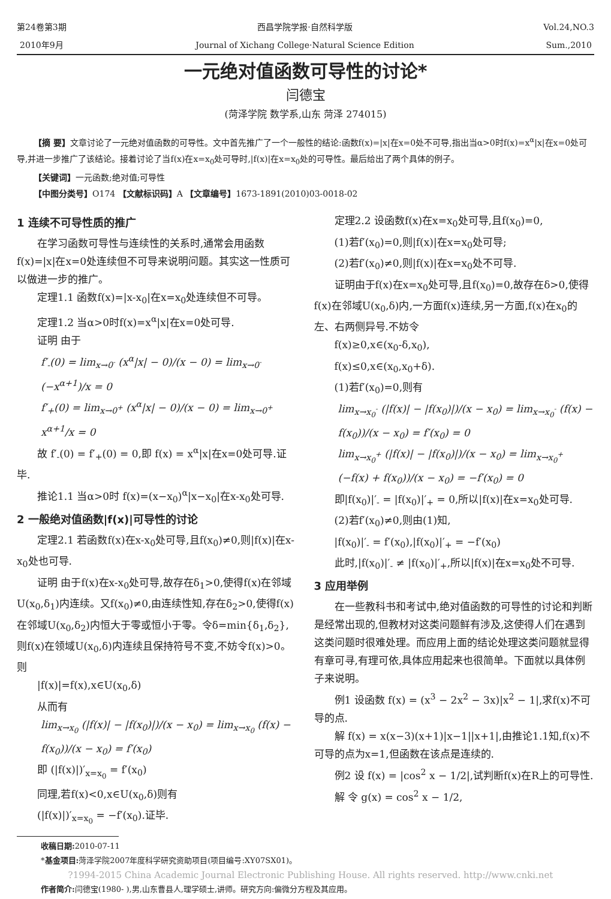第24卷第3期
2010年9月
西昌学院学报·自然科学版
Journal of Xichang College·Natural Science Edition
Vol.24,NO.3
Sum.,2010
一元绝对值函数可导性的讨论*
闫德宝
(菏泽学院 数学系,山东 菏泽 274015)
【摘 要】文章讨论了一元绝对值函数的可导性。文中首先推广了一个一般性的结论:函数f(x)=|x|在x=0处不可导,指出当α>0时f(x)=x<sup>α</sup>|x|在x=0处可导,并进一步推广了该结论。接着讨论了当f(x)在x=x<sub>0</sub>处可导时,|f(x)|在x=x<sub>0</sub>处的可导性。最后给出了两个具体的例子。
【关键词】一元函数;绝对值;可导性
【中图分类号】O174 【文献标识码】A 【文章编号】1673-1891(2010)03-0018-02
1 连续不可导性质的推广
在学习函数可导性与连续性的关系时,通常会用函数f(x)=|x|在x=0处连续但不可导来说明问题。其实这一性质可以做进一步的推广。
定理1.1 函数f(x)=|x-x<sub>0</sub>|在x=x<sub>0</sub>处连续但不可导。
定理1.2 当α>0时f(x)=x<sup>α</sup>|x|在x=0处可导.
证明 由于
f′<sub>-</sub>(0) = lim<sub>x→0<sup>-</sup></sub> (x<sup>α</sup>|x| − 0)/(x − 0) = lim<sub>x→0<sup>-</sup></sub> (−x<sup>α+1</sup>)/x = 0
f′<sub>+</sub>(0) = lim<sub>x→0<sup>+</sup></sub> (x<sup>α</sup>|x| − 0)/(x − 0) = lim<sub>x→0<sup>+</sup></sub> x<sup>α+1</sup>/x = 0
故 f′<sub>-</sub>(0) = f′<sub>+</sub>(0) = 0,即 f(x) = x<sup>α</sup>|x|在x=0处可导.证毕.
推论1.1 当α>0时 f(x)=(x−x<sub>0</sub>)<sup>α</sup>|x−x<sub>0</sub>|在x-x<sub>0</sub>处可导.
2 一般绝对值函数|f(x)|可导性的讨论
定理2.1 若函数f(x)在x-x<sub>0</sub>处可导,且f(x<sub>0</sub>)≠0,则|f(x)|在x-x<sub>0</sub>处也可导.
证明 由于f(x)在x-x<sub>0</sub>处可导,故存在δ<sub>1</sub>>0,使得f(x)在邻域U(x<sub>0</sub>,δ<sub>1</sub>)内连续。又f(x<sub>0</sub>)≠0,由连续性知,存在δ<sub>2</sub>>0,使得f(x)在邻域U(x<sub>0</sub>,δ<sub>2</sub>)内恒大于零或恒小于零。令δ=min{δ<sub>1</sub>,δ<sub>2</sub>},则f(x)在领域U(x<sub>0</sub>,δ)内连续且保持符号不变,不妨令f(x)>0。则
|f(x)|=f(x),x∈U(x<sub>0</sub>,δ)
从而有
lim<sub>x→x<sub>0</sub></sub> (|f(x)| − |f(x<sub>0</sub>)|)/(x − x<sub>0</sub>) = lim<sub>x→x<sub>0</sub></sub> (f(x) − f(x<sub>0</sub>))/(x − x<sub>0</sub>) = f′(x<sub>0</sub>)
即 (|f(x)|)′<sub>x=x<sub>0</sub></sub> = f′(x<sub>0</sub>)
同理,若f(x)<0,x∈U(x<sub>0</sub>,δ)则有
(|f(x)|)′<sub>x=x<sub>0</sub></sub> = −f′(x<sub>0</sub>).证毕.
定理2.2 设函数f(x)在x=x<sub>0</sub>处可导,且f(x<sub>0</sub>)=0,
(1)若f′(x<sub>0</sub>)=0,则|f(x)|在x=x<sub>0</sub>处可导;
(2)若f′(x<sub>0</sub>)≠0,则|f(x)|在x=x<sub>0</sub>处不可导.
证明由于f(x)在x=x<sub>0</sub>处可导,且f(x<sub>0</sub>)=0,故存在δ>0,使得f(x)在邻域U(x<sub>0</sub>,δ)内,一方面f(x)连续,另一方面,f(x)在x<sub>0</sub>的左、右两侧异号.不妨令
f(x)≥0,x∈(x<sub>0</sub>-δ,x<sub>0</sub>),
f(x)≤0,x∈(x<sub>0</sub>,x<sub>0</sub>+δ).
(1)若f′(x<sub>0</sub>)=0,则有
lim<sub>x→x<sub>0</sub><sup>-</sup></sub> (|f(x)| − |f(x<sub>0</sub>)|)/(x − x<sub>0</sub>) = lim<sub>x→x<sub>0</sub><sup>-</sup></sub> (f(x) − f(x<sub>0</sub>))/(x − x<sub>0</sub>) = f′(x<sub>0</sub>) = 0
lim<sub>x→x<sub>0</sub><sup>+</sup></sub> (|f(x)| − |f(x<sub>0</sub>)|)/(x − x<sub>0</sub>) = lim<sub>x→x<sub>0</sub><sup>+</sup></sub> (−f(x) + f(x<sub>0</sub>))/(x − x<sub>0</sub>) = −f′(x<sub>0</sub>) = 0
即|f(x<sub>0</sub>)|′<sub>-</sub> = |f(x<sub>0</sub>)|′<sub>+</sub> = 0,所以|f(x)|在x=x<sub>0</sub>处可导.
(2)若f′(x<sub>0</sub>)≠0,则由(1)知,
|f(x<sub>0</sub>)|′<sub>-</sub> = f′(x<sub>0</sub>),|f(x<sub>0</sub>)|′<sub>+</sub> = −f′(x<sub>0</sub>)
此时,|f(x<sub>0</sub>)|′<sub>-</sub> ≠ |f(x<sub>0</sub>)|′<sub>+</sub>,所以|f(x)|在x=x<sub>0</sub>处不可导.
3 应用举例
在一些教科书和考试中,绝对值函数的可导性的讨论和判断是经常出现的,但教材对这类问题鲜有涉及,这使得人们在遇到这类问题时很难处理。而应用上面的结论处理这类问题就显得有章可寻,有理可依,具体应用起来也很简单。下面就以具体例子来说明。
例1 设函数 f(x) = (x<sup>3</sup> − 2x<sup>2</sup> − 3x)|x<sup>2</sup> − 1|,求f(x)不可导的点.
解 f(x) = x(x−3)(x+1)|x−1||x+1|,由推论1.1知,f(x)不可导的点为x=1,但函数在该点是连续的.
例2 设 f(x) = |cos<sup>2</sup> x − 1/2|,试判断f(x)在R上的可导性.
解 令 g(x) = cos<sup>2</sup> x − 1/2,
收稿日期: 2010-07-11
*基金项目: 菏泽学院2007年度科学研究资助项目(项目编号:XY07SX01)。
?1994-2015 China Academic Journal Electronic Publishing House. All rights reserved. http://www.cnki.net
作者简介: 闫德宝(1980- ),男,山东曹县人,理学硕士,讲师。研究方向:偏微分方程及其应用。